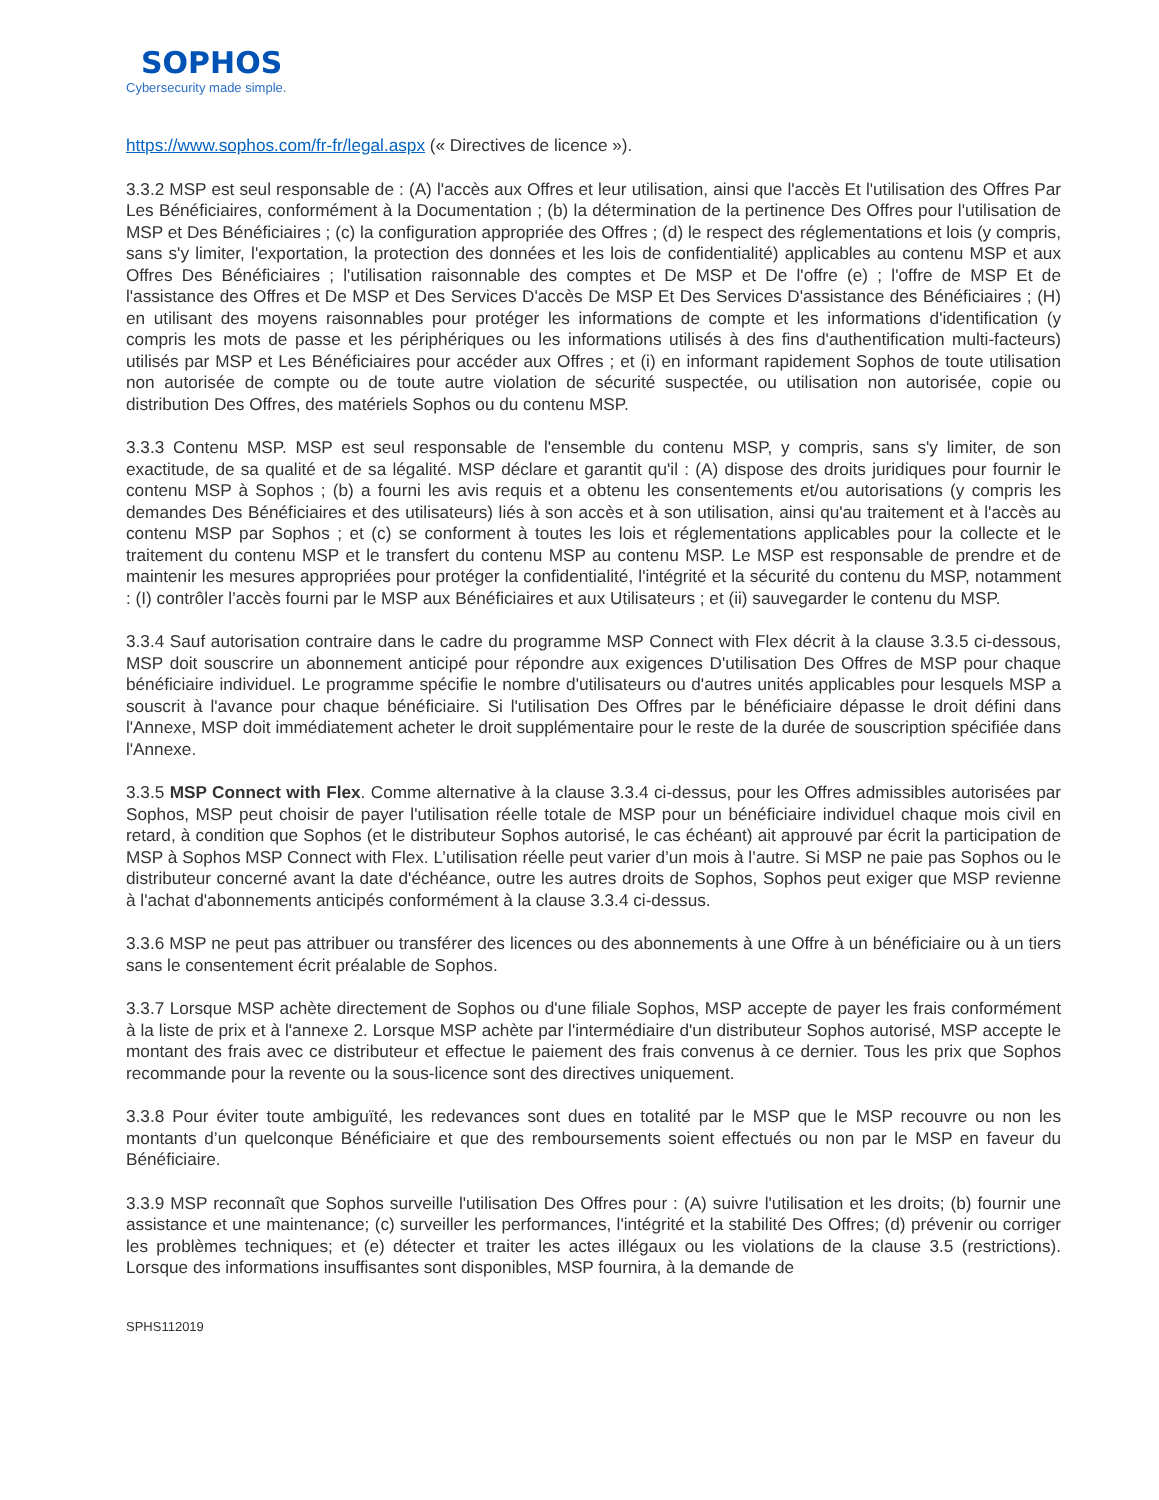SOPHOS
Cybersecurity made simple.
https://www.sophos.com/fr-fr/legal.aspx (« Directives de licence »).
3.3.2 MSP est seul responsable de : (A) l'accès aux Offres et leur utilisation, ainsi que l'accès Et l'utilisation des Offres Par Les Bénéficiaires, conformément à la Documentation ; (b) la détermination de la pertinence Des Offres pour l'utilisation de MSP et Des Bénéficiaires ; (c) la configuration appropriée des Offres ; (d) le respect des réglementations et lois (y compris, sans s'y limiter, l'exportation, la protection des données et les lois de confidentialité) applicables au contenu MSP et aux Offres Des Bénéficiaires ; l'utilisation raisonnable des comptes et De MSP et De l'offre (e) ; l'offre de MSP Et de l'assistance des Offres et De MSP et Des Services D'accès De MSP Et Des Services D'assistance des Bénéficiaires ; (H) en utilisant des moyens raisonnables pour protéger les informations de compte et les informations d'identification (y compris les mots de passe et les périphériques ou les informations utilisés à des fins d'authentification multi-facteurs) utilisés par MSP et Les Bénéficiaires pour accéder aux Offres ; et (i) en informant rapidement Sophos de toute utilisation non autorisée de compte ou de toute autre violation de sécurité suspectée, ou utilisation non autorisée, copie ou distribution Des Offres, des matériels Sophos ou du contenu MSP.
3.3.3 Contenu MSP. MSP est seul responsable de l'ensemble du contenu MSP, y compris, sans s'y limiter, de son exactitude, de sa qualité et de sa légalité. MSP déclare et garantit qu'il : (A) dispose des droits juridiques pour fournir le contenu MSP à Sophos ; (b) a fourni les avis requis et a obtenu les consentements et/ou autorisations (y compris les demandes Des Bénéficiaires et des utilisateurs) liés à son accès et à son utilisation, ainsi qu'au traitement et à l'accès au contenu MSP par Sophos ; et (c) se conforment à toutes les lois et réglementations applicables pour la collecte et le traitement du contenu MSP et le transfert du contenu MSP au contenu MSP. Le MSP est responsable de prendre et de maintenir les mesures appropriées pour protéger la confidentialité, l'intégrité et la sécurité du contenu du MSP, notamment : (I) contrôler l’accès fourni par le MSP aux Bénéficiaires et aux Utilisateurs ; et (ii) sauvegarder le contenu du MSP.
3.3.4 Sauf autorisation contraire dans le cadre du programme MSP Connect with Flex décrit à la clause 3.3.5 ci-dessous, MSP doit souscrire un abonnement anticipé pour répondre aux exigences D'utilisation Des Offres de MSP pour chaque bénéficiaire individuel. Le programme spécifie le nombre d'utilisateurs ou d'autres unités applicables pour lesquels MSP a souscrit à l'avance pour chaque bénéficiaire. Si l'utilisation Des Offres par le bénéficiaire dépasse le droit défini dans l'Annexe, MSP doit immédiatement acheter le droit supplémentaire pour le reste de la durée de souscription spécifiée dans l'Annexe.
3.3.5 MSP Connect with Flex. Comme alternative à la clause 3.3.4 ci-dessus, pour les Offres admissibles autorisées par Sophos, MSP peut choisir de payer l'utilisation réelle totale de MSP pour un bénéficiaire individuel chaque mois civil en retard, à condition que Sophos (et le distributeur Sophos autorisé, le cas échéant) ait approuvé par écrit la participation de MSP à Sophos MSP Connect with Flex. L’utilisation réelle peut varier d’un mois à l’autre. Si MSP ne paie pas Sophos ou le distributeur concerné avant la date d'échéance, outre les autres droits de Sophos, Sophos peut exiger que MSP revienne à l'achat d'abonnements anticipés conformément à la clause 3.3.4 ci-dessus.
3.3.6 MSP ne peut pas attribuer ou transférer des licences ou des abonnements à une Offre à un bénéficiaire ou à un tiers sans le consentement écrit préalable de Sophos.
3.3.7 Lorsque MSP achète directement de Sophos ou d'une filiale Sophos, MSP accepte de payer les frais conformément à la liste de prix et à l'annexe 2. Lorsque MSP achète par l'intermédiaire d'un distributeur Sophos autorisé, MSP accepte le montant des frais avec ce distributeur et effectue le paiement des frais convenus à ce dernier. Tous les prix que Sophos recommande pour la revente ou la sous-licence sont des directives uniquement.
3.3.8 Pour éviter toute ambiguïté, les redevances sont dues en totalité par le MSP que le MSP recouvre ou non les montants d’un quelconque Bénéficiaire et que des remboursements soient effectués ou non par le MSP en faveur du Bénéficiaire.
3.3.9 MSP reconnaît que Sophos surveille l'utilisation Des Offres pour : (A) suivre l'utilisation et les droits; (b) fournir une assistance et une maintenance; (c) surveiller les performances, l'intégrité et la stabilité Des Offres; (d) prévenir ou corriger les problèmes techniques; et (e) détecter et traiter les actes illégaux ou les violations de la clause 3.5 (restrictions). Lorsque des informations insuffisantes sont disponibles, MSP fournira, à la demande de
SPHS112019